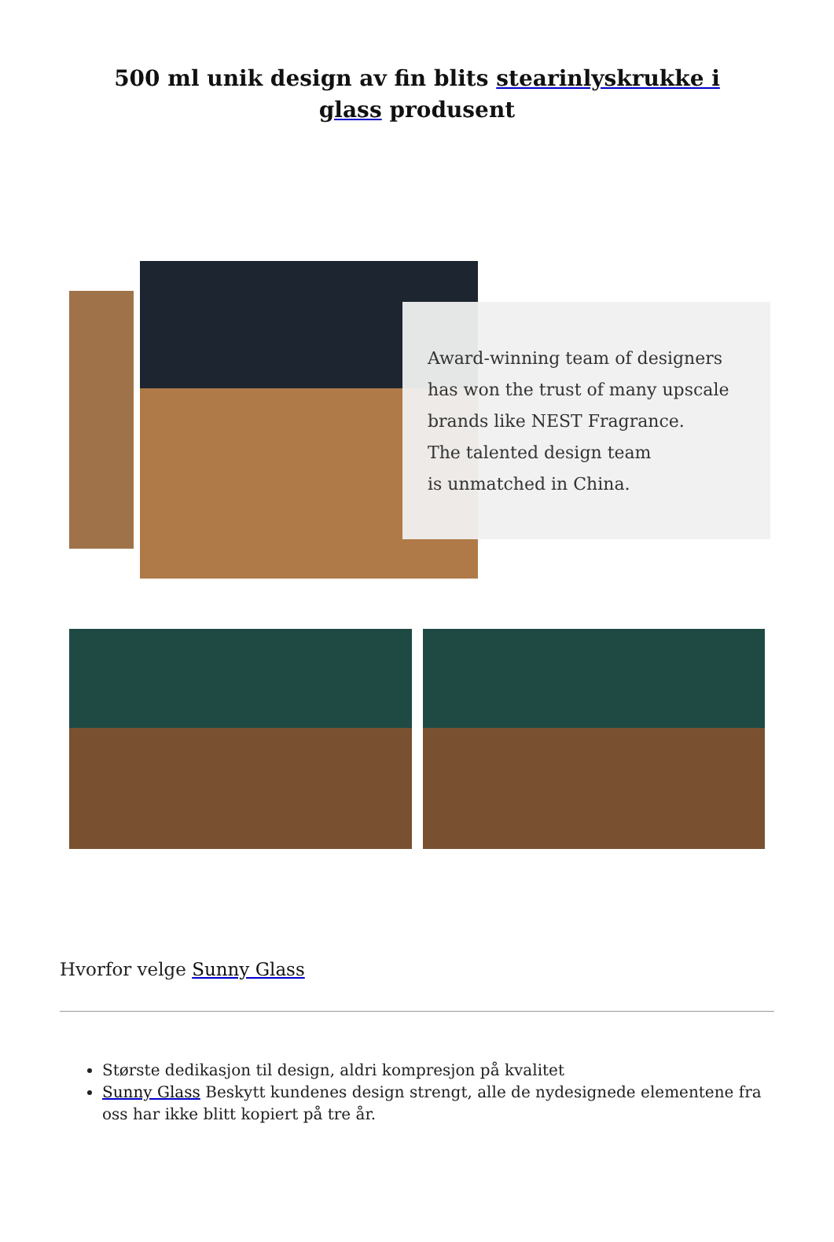500 ml unik design av fin blits stearinlyskrukke i glass produsent
Award-winning team of designers
has won the trust of many upscale
brands like NEST Fragrance.
The talented design team
is unmatched in China.
Hvorfor velge Sunny Glass
Største dedikasjon til design, aldri kompresjon på kvalitet
Sunny Glass Beskytt kundenes design strengt, alle de nydesignede elementene fra oss har ikke blitt kopiert på tre år.